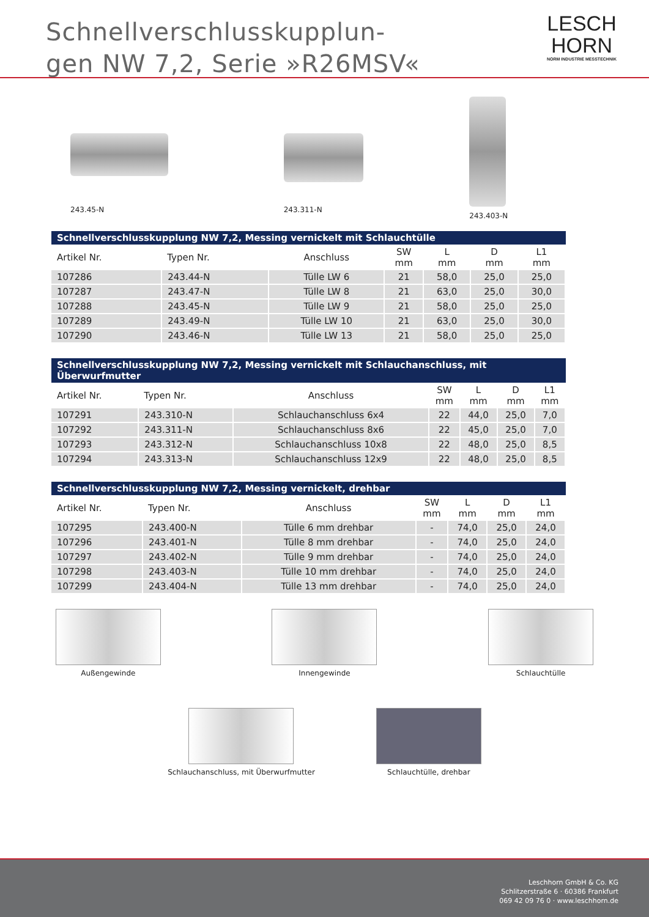Schnellverschlusskupplun-
gen NW 7,2, Serie »R26MSV«
LESCH
HORN
NORM INDUSTRIE MESSTECHNIK
243.45-N
243.311-N
243.403-N
Schnellverschlusskupplung NW 7,2, Messing vernickelt mit Schlauchtülle
| Artikel Nr. | Typen Nr. | Anschluss | SW mm | L mm | D mm | L1 mm |
| --- | --- | --- | --- | --- | --- | --- |
| 107286 | 243.44-N | Tülle LW 6 | 21 | 58,0 | 25,0 | 25,0 |
| 107287 | 243.47-N | Tülle LW 8 | 21 | 63,0 | 25,0 | 30,0 |
| 107288 | 243.45-N | Tülle LW 9 | 21 | 58,0 | 25,0 | 25,0 |
| 107289 | 243.49-N | Tülle LW 10 | 21 | 63,0 | 25,0 | 30,0 |
| 107290 | 243.46-N | Tülle LW 13 | 21 | 58,0 | 25,0 | 25,0 |
Schnellverschlusskupplung NW 7,2, Messing vernickelt mit Schlauchanschluss, mit Überwurfmutter
| Artikel Nr. | Typen Nr. | Anschluss | SW mm | L mm | D mm | L1 mm |
| --- | --- | --- | --- | --- | --- | --- |
| 107291 | 243.310-N | Schlauchanschluss 6x4 | 22 | 44,0 | 25,0 | 7,0 |
| 107292 | 243.311-N | Schlauchanschluss 8x6 | 22 | 45,0 | 25,0 | 7,0 |
| 107293 | 243.312-N | Schlauchanschluss 10x8 | 22 | 48,0 | 25,0 | 8,5 |
| 107294 | 243.313-N | Schlauchanschluss 12x9 | 22 | 48,0 | 25,0 | 8,5 |
Schnellverschlusskupplung NW 7,2, Messing vernickelt, drehbar
| Artikel Nr. | Typen Nr. | Anschluss | SW mm | L mm | D mm | L1 mm |
| --- | --- | --- | --- | --- | --- | --- |
| 107295 | 243.400-N | Tülle 6 mm drehbar | - | 74,0 | 25,0 | 24,0 |
| 107296 | 243.401-N | Tülle 8 mm drehbar | - | 74,0 | 25,0 | 24,0 |
| 107297 | 243.402-N | Tülle 9 mm drehbar | - | 74,0 | 25,0 | 24,0 |
| 107298 | 243.403-N | Tülle 10 mm drehbar | - | 74,0 | 25,0 | 24,0 |
| 107299 | 243.404-N | Tülle 13 mm drehbar | - | 74,0 | 25,0 | 24,0 |
Außengewinde Innengewinde Schlauchtülle
Schlauchanschluss, mit Überwurfmutter
Schlauchtülle, drehbar
Leschhorn GmbH & Co. KG
Schlitzerstraße 6 · 60386 Frankfurt
069 42 09 76 0 · www.leschhorn.de